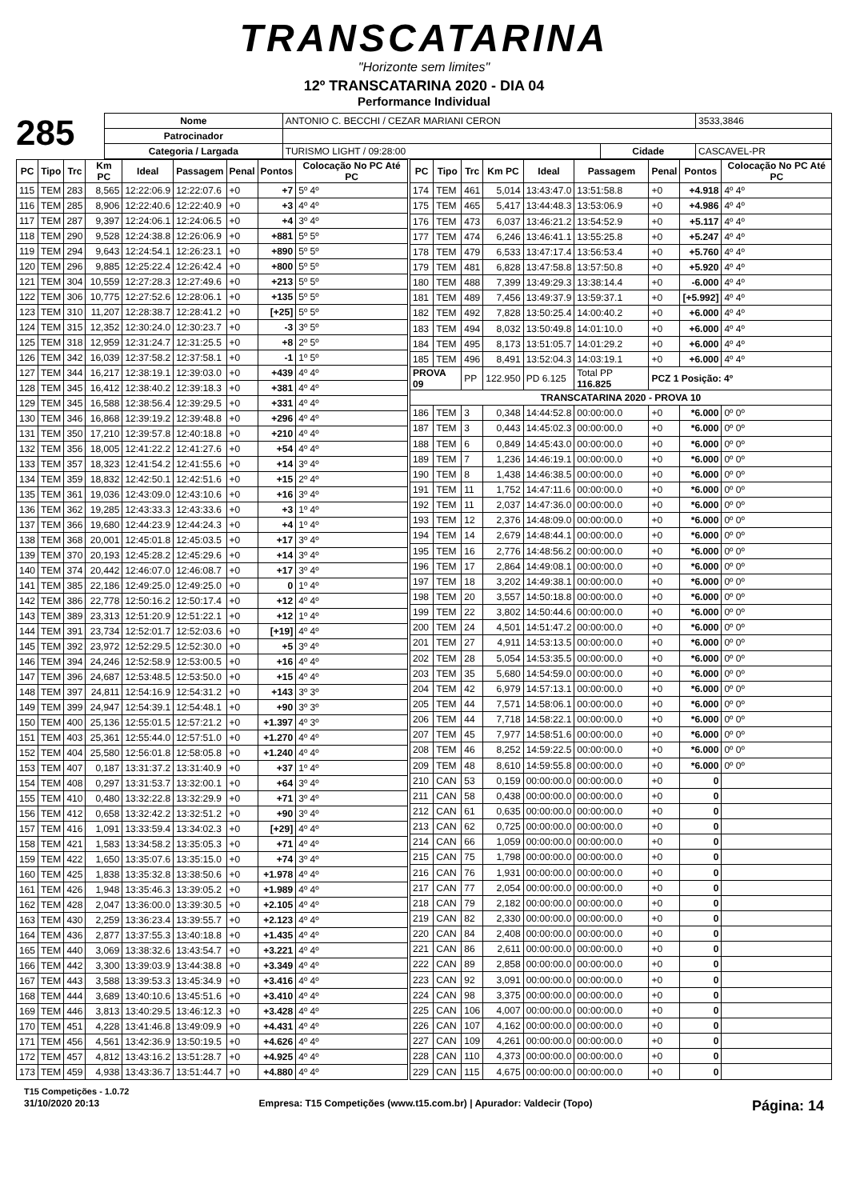TRANSCATARINA
"Horizonte sem limites"
12º TRANSCATARINA 2020 - DIA 04
Performance Individual
285
| Nome | ANTONIO C. BECCHI / CEZAR MARIANI CERON | | | 3533,3846 |
| Patrocinador | | | | |
| Categoria / Largada | TURISMO LIGHT / 09:28:00 | Cidade | CASCAVEL-PR | |
| PC | Tipo | Trc | Km PC | Ideal | Passagem | Penal | Pontos | Colocação No PC Até PC |
| --- | --- | --- | --- | --- | --- | --- | --- | --- |
| 115 | TEM | 283 | 8,565 | 12:22:06.9 | 12:22:07.6 | +0 | +7 | 5º 4º |
| 116 | TEM | 285 | 8,906 | 12:22:40.6 | 12:22:40.9 | +0 | +3 | 4º 4º |
| 117 | TEM | 287 | 9,397 | 12:24:06.1 | 12:24:06.5 | +0 | +4 | 3º 4º |
| 118 | TEM | 290 | 9,528 | 12:24:38.8 | 12:26:06.9 | +0 | +881 | 5º 5º |
| 119 | TEM | 294 | 9,643 | 12:24:54.1 | 12:26:23.1 | +0 | +890 | 5º 5º |
| 120 | TEM | 296 | 9,885 | 12:25:22.4 | 12:26:42.4 | +0 | +800 | 5º 5º |
| 121 | TEM | 304 | 10,559 | 12:27:28.3 | 12:27:49.6 | +0 | +213 | 5º 5º |
| 122 | TEM | 306 | 10,775 | 12:27:52.6 | 12:28:06.1 | +0 | +135 | 5º 5º |
| 123 | TEM | 310 | 11,207 | 12:28:38.7 | 12:28:41.2 | +0 | [+25] | 5º 5º |
| 124 | TEM | 315 | 12,352 | 12:30:24.0 | 12:30:23.7 | +0 | -3 | 3º 5º |
| 125 | TEM | 318 | 12,959 | 12:31:24.7 | 12:31:25.5 | +0 | +8 | 2º 5º |
| 126 | TEM | 342 | 16,039 | 12:37:58.2 | 12:37:58.1 | +0 | -1 | 1º 5º |
| 127 | TEM | 344 | 16,217 | 12:38:19.1 | 12:39:03.0 | +0 | +439 | 4º 4º |
| 128 | TEM | 345 | 16,412 | 12:38:40.2 | 12:39:18.3 | +0 | +381 | 4º 4º |
| 129 | TEM | 345 | 16,588 | 12:38:56.4 | 12:39:29.5 | +0 | +331 | 4º 4º |
| 130 | TEM | 346 | 16,868 | 12:39:19.2 | 12:39:48.8 | +0 | +296 | 4º 4º |
| 131 | TEM | 350 | 17,210 | 12:39:57.8 | 12:40:18.8 | +0 | +210 | 4º 4º |
| 132 | TEM | 356 | 18,005 | 12:41:22.2 | 12:41:27.6 | +0 | +54 | 4º 4º |
| 133 | TEM | 357 | 18,323 | 12:41:54.2 | 12:41:55.6 | +0 | +14 | 3º 4º |
| 134 | TEM | 359 | 18,832 | 12:42:50.1 | 12:42:51.6 | +0 | +15 | 2º 4º |
| 135 | TEM | 361 | 19,036 | 12:43:09.0 | 12:43:10.6 | +0 | +16 | 3º 4º |
| 136 | TEM | 362 | 19,285 | 12:43:33.3 | 12:43:33.6 | +0 | +3 | 1º 4º |
| 137 | TEM | 366 | 19,680 | 12:44:23.9 | 12:44:24.3 | +0 | +4 | 1º 4º |
| 138 | TEM | 368 | 20,001 | 12:45:01.8 | 12:45:03.5 | +0 | +17 | 3º 4º |
| 139 | TEM | 370 | 20,193 | 12:45:28.2 | 12:45:29.6 | +0 | +14 | 3º 4º |
| 140 | TEM | 374 | 20,442 | 12:46:07.0 | 12:46:08.7 | +0 | +17 | 3º 4º |
| 141 | TEM | 385 | 22,186 | 12:49:25.0 | 12:49:25.0 | +0 | 0 | 1º 4º |
| 142 | TEM | 386 | 22,778 | 12:50:16.2 | 12:50:17.4 | +0 | +12 | 4º 4º |
| 143 | TEM | 389 | 23,313 | 12:51:20.9 | 12:51:22.1 | +0 | +12 | 1º 4º |
| 144 | TEM | 391 | 23,734 | 12:52:01.7 | 12:52:03.6 | +0 | [+19] | 4º 4º |
| 145 | TEM | 392 | 23,972 | 12:52:29.5 | 12:52:30.0 | +0 | +5 | 3º 4º |
| 146 | TEM | 394 | 24,246 | 12:52:58.9 | 12:53:00.5 | +0 | +16 | 4º 4º |
| 147 | TEM | 396 | 24,687 | 12:53:48.5 | 12:53:50.0 | +0 | +15 | 4º 4º |
| 148 | TEM | 397 | 24,811 | 12:54:16.9 | 12:54:31.2 | +0 | +143 | 3º 3º |
| 149 | TEM | 399 | 24,947 | 12:54:39.1 | 12:54:48.1 | +0 | +90 | 3º 3º |
| 150 | TEM | 400 | 25,136 | 12:55:01.5 | 12:57:21.2 | +0 | +1.397 | 4º 3º |
| 151 | TEM | 403 | 25,361 | 12:55:44.0 | 12:57:51.0 | +0 | +1.270 | 4º 4º |
| 152 | TEM | 404 | 25,580 | 12:56:01.8 | 12:58:05.8 | +0 | +1.240 | 4º 4º |
| 153 | TEM | 407 | 0,187 | 13:31:37.2 | 13:31:40.9 | +0 | +37 | 1º 4º |
| 154 | TEM | 408 | 0,297 | 13:31:53.7 | 13:32:00.1 | +0 | +64 | 3º 4º |
| 155 | TEM | 410 | 0,480 | 13:32:22.8 | 13:32:29.9 | +0 | +71 | 3º 4º |
| 156 | TEM | 412 | 0,658 | 13:32:42.2 | 13:32:51.2 | +0 | +90 | 3º 4º |
| 157 | TEM | 416 | 1,091 | 13:33:59.4 | 13:34:02.3 | +0 | [+29] | 4º 4º |
| 158 | TEM | 421 | 1,583 | 13:34:58.2 | 13:35:05.3 | +0 | +71 | 4º 4º |
| 159 | TEM | 422 | 1,650 | 13:35:07.6 | 13:35:15.0 | +0 | +74 | 3º 4º |
| 160 | TEM | 425 | 1,838 | 13:35:32.8 | 13:38:50.6 | +0 | +1.978 | 4º 4º |
| 161 | TEM | 426 | 1,948 | 13:35:46.3 | 13:39:05.2 | +0 | +1.989 | 4º 4º |
| 162 | TEM | 428 | 2,047 | 13:36:00.0 | 13:39:30.5 | +0 | +2.105 | 4º 4º |
| 163 | TEM | 430 | 2,259 | 13:36:23.4 | 13:39:55.7 | +0 | +2.123 | 4º 4º |
| 164 | TEM | 436 | 2,877 | 13:37:55.3 | 13:40:18.8 | +0 | +1.435 | 4º 4º |
| 165 | TEM | 440 | 3,069 | 13:38:32.6 | 13:43:54.7 | +0 | +3.221 | 4º 4º |
| 166 | TEM | 442 | 3,300 | 13:39:03.9 | 13:44:38.8 | +0 | +3.349 | 4º 4º |
| 167 | TEM | 443 | 3,588 | 13:39:53.3 | 13:45:34.9 | +0 | +3.416 | 4º 4º |
| 168 | TEM | 444 | 3,689 | 13:40:10.6 | 13:45:51.6 | +0 | +3.410 | 4º 4º |
| 169 | TEM | 446 | 3,813 | 13:40:29.5 | 13:46:12.3 | +0 | +3.428 | 4º 4º |
| 170 | TEM | 451 | 4,228 | 13:41:46.8 | 13:49:09.9 | +0 | +4.431 | 4º 4º |
| 171 | TEM | 456 | 4,561 | 13:42:36.9 | 13:50:19.5 | +0 | +4.626 | 4º 4º |
| 172 | TEM | 457 | 4,812 | 13:43:16.2 | 13:51:28.7 | +0 | +4.925 | 4º 4º |
| 173 | TEM | 459 | 4,938 | 13:43:36.7 | 13:51:44.7 | +0 | +4.880 | 4º 4º |
| PC | Tipo | Trc | Km PC | Ideal | Passagem | Penal | Pontos | Colocação No PC Até PC |
| --- | --- | --- | --- | --- | --- | --- | --- | --- |
| 174 | TEM | 461 | 5,014 | 13:43:47.0 | 13:51:58.8 | +0 | +4.918 | 4º 4º |
| 175 | TEM | 465 | 5,417 | 13:44:48.3 | 13:53:06.9 | +0 | +4.986 | 4º 4º |
| 176 | TEM | 473 | 6,037 | 13:46:21.2 | 13:54:52.9 | +0 | +5.117 | 4º 4º |
| 177 | TEM | 474 | 6,246 | 13:46:41.1 | 13:55:25.8 | +0 | +5.247 | 4º 4º |
| 178 | TEM | 479 | 6,533 | 13:47:17.4 | 13:56:53.4 | +0 | +5.760 | 4º 4º |
| 179 | TEM | 481 | 6,828 | 13:47:58.8 | 13:57:50.8 | +0 | +5.920 | 4º 4º |
| 180 | TEM | 488 | 7,399 | 13:49:29.3 | 13:38:14.4 | +0 | -6.000 | 4º 4º |
| 181 | TEM | 489 | 7,456 | 13:49:37.9 | 13:59:37.1 | +0 | [+5.992] | 4º 4º |
| 182 | TEM | 492 | 7,828 | 13:50:25.4 | 14:00:40.2 | +0 | +6.000 | 4º 4º |
| 183 | TEM | 494 | 8,032 | 13:50:49.8 | 14:01:10.0 | +0 | +6.000 | 4º 4º |
| 184 | TEM | 495 | 8,173 | 13:51:05.7 | 14:01:29.2 | +0 | +6.000 | 4º 4º |
| 185 | TEM | 496 | 8,491 | 13:52:04.3 | 14:03:19.1 | +0 | +6.000 | 4º 4º |
| PROVA 09 | | PP | 122.950 | PD 6.125 | Total PP 116.825 | PCZ 1 Posição: 4º | | |
| TRANSCATARINA 2020 - PROVA 10 | | | | | | | | |
| 186 | TEM | 3 | 0,348 | 14:44:52.8 | 00:00:00.0 | +0 | *6.000 | 0º 0º |
| 187 | TEM | 3 | 0,443 | 14:45:02.3 | 00:00:00.0 | +0 | *6.000 | 0º 0º |
| 188 | TEM | 6 | 0,849 | 14:45:43.0 | 00:00:00.0 | +0 | *6.000 | 0º 0º |
| 189 | TEM | 7 | 1,236 | 14:46:19.1 | 00:00:00.0 | +0 | *6.000 | 0º 0º |
| 190 | TEM | 8 | 1,438 | 14:46:38.5 | 00:00:00.0 | +0 | *6.000 | 0º 0º |
| 191 | TEM | 11 | 1,752 | 14:47:11.6 | 00:00:00.0 | +0 | *6.000 | 0º 0º |
| 192 | TEM | 11 | 2,037 | 14:47:36.0 | 00:00:00.0 | +0 | *6.000 | 0º 0º |
| 193 | TEM | 12 | 2,376 | 14:48:09.0 | 00:00:00.0 | +0 | *6.000 | 0º 0º |
| 194 | TEM | 14 | 2,679 | 14:48:44.1 | 00:00:00.0 | +0 | *6.000 | 0º 0º |
| 195 | TEM | 16 | 2,776 | 14:48:56.2 | 00:00:00.0 | +0 | *6.000 | 0º 0º |
| 196 | TEM | 17 | 2,864 | 14:49:08.1 | 00:00:00.0 | +0 | *6.000 | 0º 0º |
| 197 | TEM | 18 | 3,202 | 14:49:38.1 | 00:00:00.0 | +0 | *6.000 | 0º 0º |
| 198 | TEM | 20 | 3,557 | 14:50:18.8 | 00:00:00.0 | +0 | *6.000 | 0º 0º |
| 199 | TEM | 22 | 3,802 | 14:50:44.6 | 00:00:00.0 | +0 | *6.000 | 0º 0º |
| 200 | TEM | 24 | 4,501 | 14:51:47.2 | 00:00:00.0 | +0 | *6.000 | 0º 0º |
| 201 | TEM | 27 | 4,911 | 14:53:13.5 | 00:00:00.0 | +0 | *6.000 | 0º 0º |
| 202 | TEM | 28 | 5,054 | 14:53:35.5 | 00:00:00.0 | +0 | *6.000 | 0º 0º |
| 203 | TEM | 35 | 5,680 | 14:54:59.0 | 00:00:00.0 | +0 | *6.000 | 0º 0º |
| 204 | TEM | 42 | 6,979 | 14:57:13.1 | 00:00:00.0 | +0 | *6.000 | 0º 0º |
| 205 | TEM | 44 | 7,571 | 14:58:06.1 | 00:00:00.0 | +0 | *6.000 | 0º 0º |
| 206 | TEM | 44 | 7,718 | 14:58:22.1 | 00:00:00.0 | +0 | *6.000 | 0º 0º |
| 207 | TEM | 45 | 7,977 | 14:58:51.6 | 00:00:00.0 | +0 | *6.000 | 0º 0º |
| 208 | TEM | 46 | 8,252 | 14:59:22.5 | 00:00:00.0 | +0 | *6.000 | 0º 0º |
| 209 | TEM | 48 | 8,610 | 14:59:55.8 | 00:00:00.0 | +0 | *6.000 | 0º 0º |
| 210 | CAN | 53 | 0,159 | 00:00:00.0 | 00:00:00.0 | +0 | 0 | |
| 211 | CAN | 58 | 0,438 | 00:00:00.0 | 00:00:00.0 | +0 | 0 | |
| 212 | CAN | 61 | 0,635 | 00:00:00.0 | 00:00:00.0 | +0 | 0 | |
| 213 | CAN | 62 | 0,725 | 00:00:00.0 | 00:00:00.0 | +0 | 0 | |
| 214 | CAN | 66 | 1,059 | 00:00:00.0 | 00:00:00.0 | +0 | 0 | |
| 215 | CAN | 75 | 1,798 | 00:00:00.0 | 00:00:00.0 | +0 | 0 | |
| 216 | CAN | 76 | 1,931 | 00:00:00.0 | 00:00:00.0 | +0 | 0 | |
| 217 | CAN | 77 | 2,054 | 00:00:00.0 | 00:00:00.0 | +0 | 0 | |
| 218 | CAN | 79 | 2,182 | 00:00:00.0 | 00:00:00.0 | +0 | 0 | |
| 219 | CAN | 82 | 2,330 | 00:00:00.0 | 00:00:00.0 | +0 | 0 | |
| 220 | CAN | 84 | 2,408 | 00:00:00.0 | 00:00:00.0 | +0 | 0 | |
| 221 | CAN | 86 | 2,611 | 00:00:00.0 | 00:00:00.0 | +0 | 0 | |
| 222 | CAN | 89 | 2,858 | 00:00:00.0 | 00:00:00.0 | +0 | 0 | |
| 223 | CAN | 92 | 3,091 | 00:00:00.0 | 00:00:00.0 | +0 | 0 | |
| 224 | CAN | 98 | 3,375 | 00:00:00.0 | 00:00:00.0 | +0 | 0 | |
| 225 | CAN | 106 | 4,007 | 00:00:00.0 | 00:00:00.0 | +0 | 0 | |
| 226 | CAN | 107 | 4,162 | 00:00:00.0 | 00:00:00.0 | +0 | 0 | |
| 227 | CAN | 109 | 4,261 | 00:00:00.0 | 00:00:00.0 | +0 | 0 | |
| 228 | CAN | 110 | 4,373 | 00:00:00.0 | 00:00:00.0 | +0 | 0 | |
| 229 | CAN | 115 | 4,675 | 00:00:00.0 | 00:00:00.0 | +0 | 0 | |
T15 Competições - 1.0.72
31/10/2020 20:13 Empresa: T15 Competições (www.t15.com.br) | Apurador: Valdecir (Topo) Página: 14